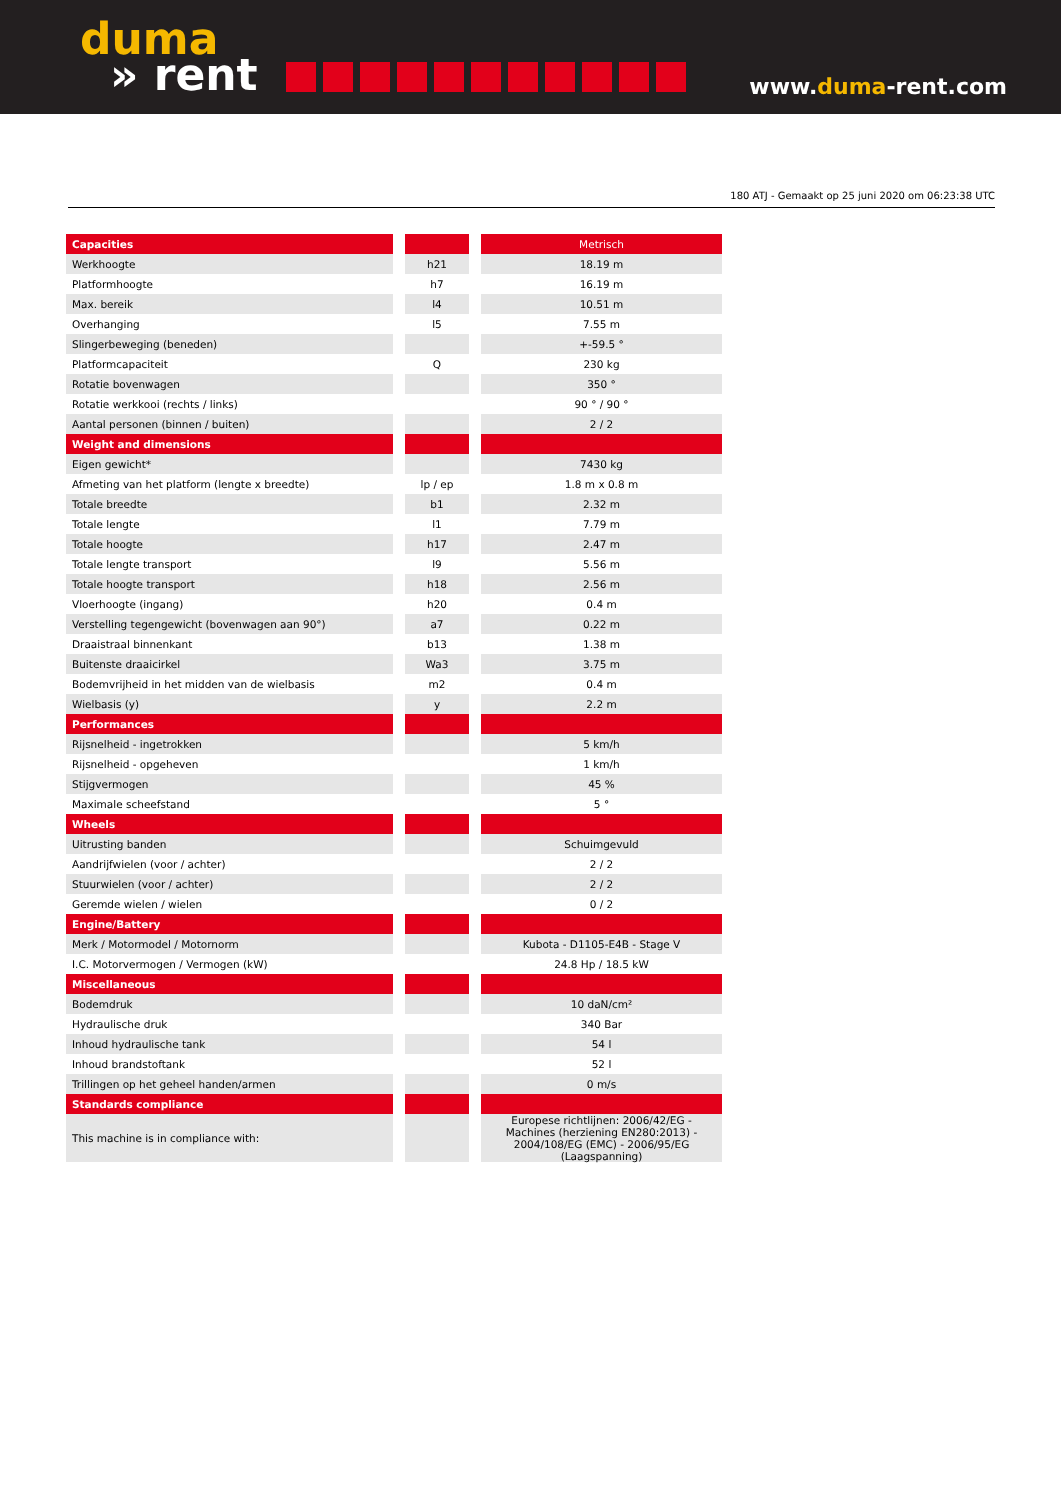duma
» rent
www.duma-rent.com
180 ATJ - Gemaakt op 25 juni 2020 om 06:23:38 UTC
| Capacities | | | | Metrisch |
| Werkhoogte | | h21 | | 18.19 m |
| Platformhoogte | | h7 | | 16.19 m |
| Max. bereik | | l4 | | 10.51 m |
| Overhanging | | l5 | | 7.55 m |
| Slingerbeweging (beneden) | | | | +-59.5 ° |
| Platformcapaciteit | | Q | | 230 kg |
| Rotatie bovenwagen | | | | 350 ° |
| Rotatie werkkooi (rechts / links) | | | | 90 ° / 90 ° |
| Aantal personen (binnen / buiten) | | | | 2 / 2 |
| Weight and dimensions | | | | |
| Eigen gewicht* | | | | 7430 kg |
| Afmeting van het platform (lengte x breedte) | | lp / ep | | 1.8 m x 0.8 m |
| Totale breedte | | b1 | | 2.32 m |
| Totale lengte | | l1 | | 7.79 m |
| Totale hoogte | | h17 | | 2.47 m |
| Totale lengte transport | | l9 | | 5.56 m |
| Totale hoogte transport | | h18 | | 2.56 m |
| Vloerhoogte (ingang) | | h20 | | 0.4 m |
| Verstelling tegengewicht (bovenwagen aan 90°) | | a7 | | 0.22 m |
| Draaistraal binnenkant | | b13 | | 1.38 m |
| Buitenste draaicirkel | | Wa3 | | 3.75 m |
| Bodemvrijheid in het midden van de wielbasis | | m2 | | 0.4 m |
| Wielbasis (y) | | y | | 2.2 m |
| Performances | | | | |
| Rijsnelheid - ingetrokken | | | | 5 km/h |
| Rijsnelheid - opgeheven | | | | 1 km/h |
| Stijgvermogen | | | | 45 % |
| Maximale scheefstand | | | | 5 ° |
| Wheels | | | | |
| Uitrusting banden | | | | Schuimgevuld |
| Aandrijfwielen (voor / achter) | | | | 2 / 2 |
| Stuurwielen (voor / achter) | | | | 2 / 2 |
| Geremde wielen / wielen | | | | 0 / 2 |
| Engine/Battery | | | | |
| Merk / Motormodel / Motornorm | | | | Kubota - D1105-E4B - Stage V |
| I.C. Motorvermogen / Vermogen (kW) | | | | 24.8 Hp / 18.5 kW |
| Miscellaneous | | | | |
| Bodemdruk | | | | 10 daN/cm² |
| Hydraulische druk | | | | 340 Bar |
| Inhoud hydraulische tank | | | | 54 l |
| Inhoud brandstoftank | | | | 52 l |
| Trillingen op het geheel handen/armen | | | | 0 m/s |
| Standards compliance | | | | |
| This machine is in compliance with: | | | | Europese richtlijnen: 2006/42/EG - Machines (herziening EN280:2013) - 2004/108/EG (EMC) - 2006/95/EG (Laagspanning) |